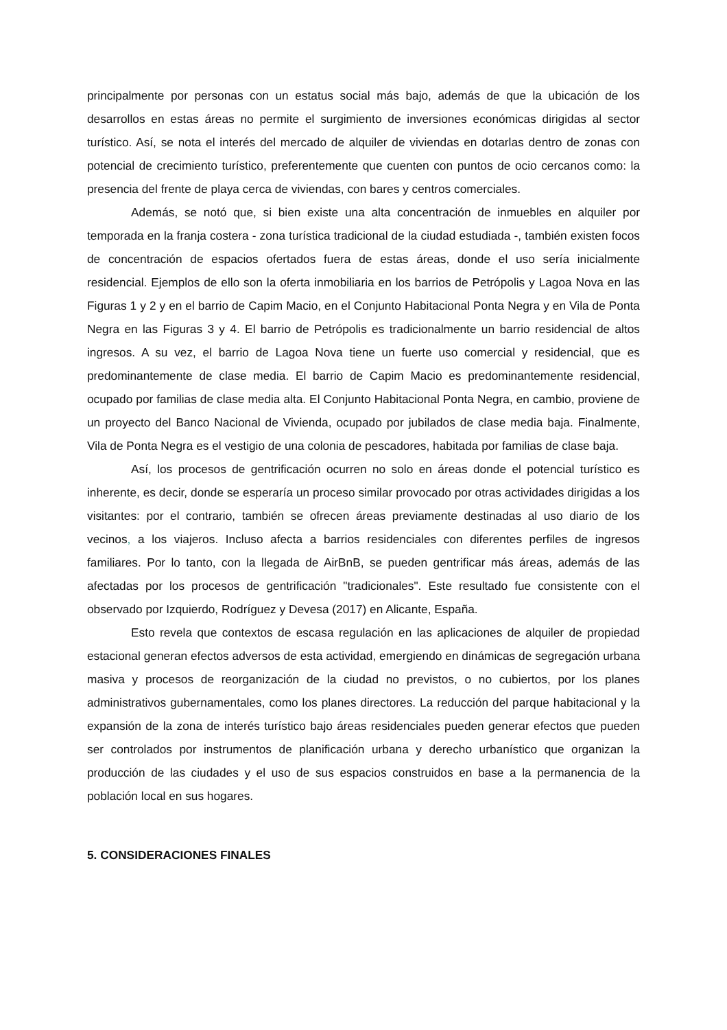principalmente por personas con un estatus social más bajo, además de que la ubicación de los desarrollos en estas áreas no permite el surgimiento de inversiones económicas dirigidas al sector turístico. Así, se nota el interés del mercado de alquiler de viviendas en dotarlas dentro de zonas con potencial de crecimiento turístico, preferentemente que cuenten con puntos de ocio cercanos como: la presencia del frente de playa cerca de viviendas, con bares y centros comerciales.
Además, se notó que, si bien existe una alta concentración de inmuebles en alquiler por temporada en la franja costera - zona turística tradicional de la ciudad estudiada -, también existen focos de concentración de espacios ofertados fuera de estas áreas, donde el uso sería inicialmente residencial. Ejemplos de ello son la oferta inmobiliaria en los barrios de Petrópolis y Lagoa Nova en las Figuras 1 y 2 y en el barrio de Capim Macio, en el Conjunto Habitacional Ponta Negra y en Vila de Ponta Negra en las Figuras 3 y 4. El barrio de Petrópolis es tradicionalmente un barrio residencial de altos ingresos. A su vez, el barrio de Lagoa Nova tiene un fuerte uso comercial y residencial, que es predominantemente de clase media. El barrio de Capim Macio es predominantemente residencial, ocupado por familias de clase media alta. El Conjunto Habitacional Ponta Negra, en cambio, proviene de un proyecto del Banco Nacional de Vivienda, ocupado por jubilados de clase media baja. Finalmente, Vila de Ponta Negra es el vestigio de una colonia de pescadores, habitada por familias de clase baja.
Así, los procesos de gentrificación ocurren no solo en áreas donde el potencial turístico es inherente, es decir, donde se esperaría un proceso similar provocado por otras actividades dirigidas a los visitantes: por el contrario, también se ofrecen áreas previamente destinadas al uso diario de los vecinos, a los viajeros. Incluso afecta a barrios residenciales con diferentes perfiles de ingresos familiares. Por lo tanto, con la llegada de AirBnB, se pueden gentrificar más áreas, además de las afectadas por los procesos de gentrificación "tradicionales". Este resultado fue consistente con el observado por Izquierdo, Rodríguez y Devesa (2017) en Alicante, España.
Esto revela que contextos de escasa regulación en las aplicaciones de alquiler de propiedad estacional generan efectos adversos de esta actividad, emergiendo en dinámicas de segregación urbana masiva y procesos de reorganización de la ciudad no previstos, o no cubiertos, por los planes administrativos gubernamentales, como los planes directores. La reducción del parque habitacional y la expansión de la zona de interés turístico bajo áreas residenciales pueden generar efectos que pueden ser controlados por instrumentos de planificación urbana y derecho urbanístico que organizan la producción de las ciudades y el uso de sus espacios construidos en base a la permanencia de la población local en sus hogares.
5. CONSIDERACIONES FINALES